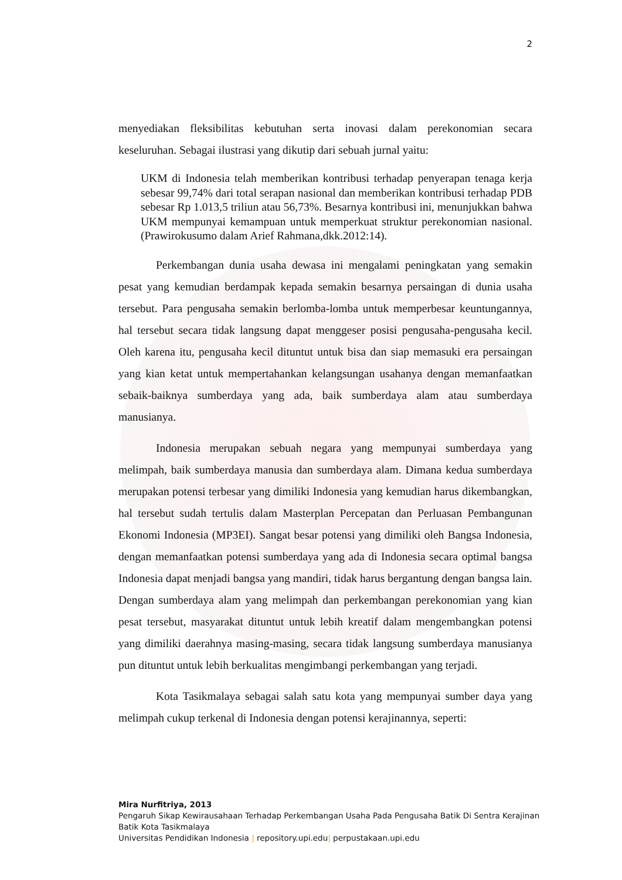2
menyediakan fleksibilitas kebutuhan serta inovasi dalam perekonomian secara keseluruhan. Sebagai ilustrasi yang dikutip dari sebuah jurnal yaitu:
UKM di Indonesia telah memberikan kontribusi terhadap penyerapan tenaga kerja sebesar 99,74% dari total serapan nasional dan memberikan kontribusi terhadap PDB sebesar Rp 1.013,5 triliun atau 56,73%. Besarnya kontribusi ini, menunjukkan bahwa UKM mempunyai kemampuan untuk memperkuat struktur perekonomian nasional. (Prawirokusumo dalam Arief Rahmana,dkk.2012:14).
Perkembangan dunia usaha dewasa ini mengalami peningkatan yang semakin pesat yang kemudian berdampak kepada semakin besarnya persaingan di dunia usaha tersebut. Para pengusaha semakin berlomba-lomba untuk memperbesar keuntungannya, hal tersebut secara tidak langsung dapat menggeser posisi pengusaha-pengusaha kecil. Oleh karena itu, pengusaha kecil dituntut untuk bisa dan siap memasuki era persaingan yang kian ketat untuk mempertahankan kelangsungan usahanya dengan memanfaatkan sebaik-baiknya sumberdaya yang ada, baik sumberdaya alam atau sumberdaya manusianya.
Indonesia merupakan sebuah negara yang mempunyai sumberdaya yang melimpah, baik sumberdaya manusia dan sumberdaya alam. Dimana kedua sumberdaya merupakan potensi terbesar yang dimiliki Indonesia yang kemudian harus dikembangkan, hal tersebut sudah tertulis dalam Masterplan Percepatan dan Perluasan Pembangunan Ekonomi Indonesia (MP3EI). Sangat besar potensi yang dimiliki oleh Bangsa Indonesia, dengan memanfaatkan potensi sumberdaya yang ada di Indonesia secara optimal bangsa Indonesia dapat menjadi bangsa yang mandiri, tidak harus bergantung dengan bangsa lain. Dengan sumberdaya alam yang melimpah dan perkembangan perekonomian yang kian pesat tersebut, masyarakat dituntut untuk lebih kreatif dalam mengembangkan potensi yang dimiliki daerahnya masing-masing, secara tidak langsung sumberdaya manusianya pun dituntut untuk lebih berkualitas mengimbangi perkembangan yang terjadi.
Kota Tasikmalaya sebagai salah satu kota yang mempunyai sumber daya yang melimpah cukup terkenal di Indonesia dengan potensi kerajinannya, seperti:
Mira Nurfitriya, 2013
Pengaruh Sikap Kewirausahaan Terhadap Perkembangan Usaha Pada Pengusaha Batik Di Sentra Kerajinan Batik Kota Tasikmalaya
Universitas Pendidikan Indonesia | repository.upi.edu| perpustakaan.upi.edu